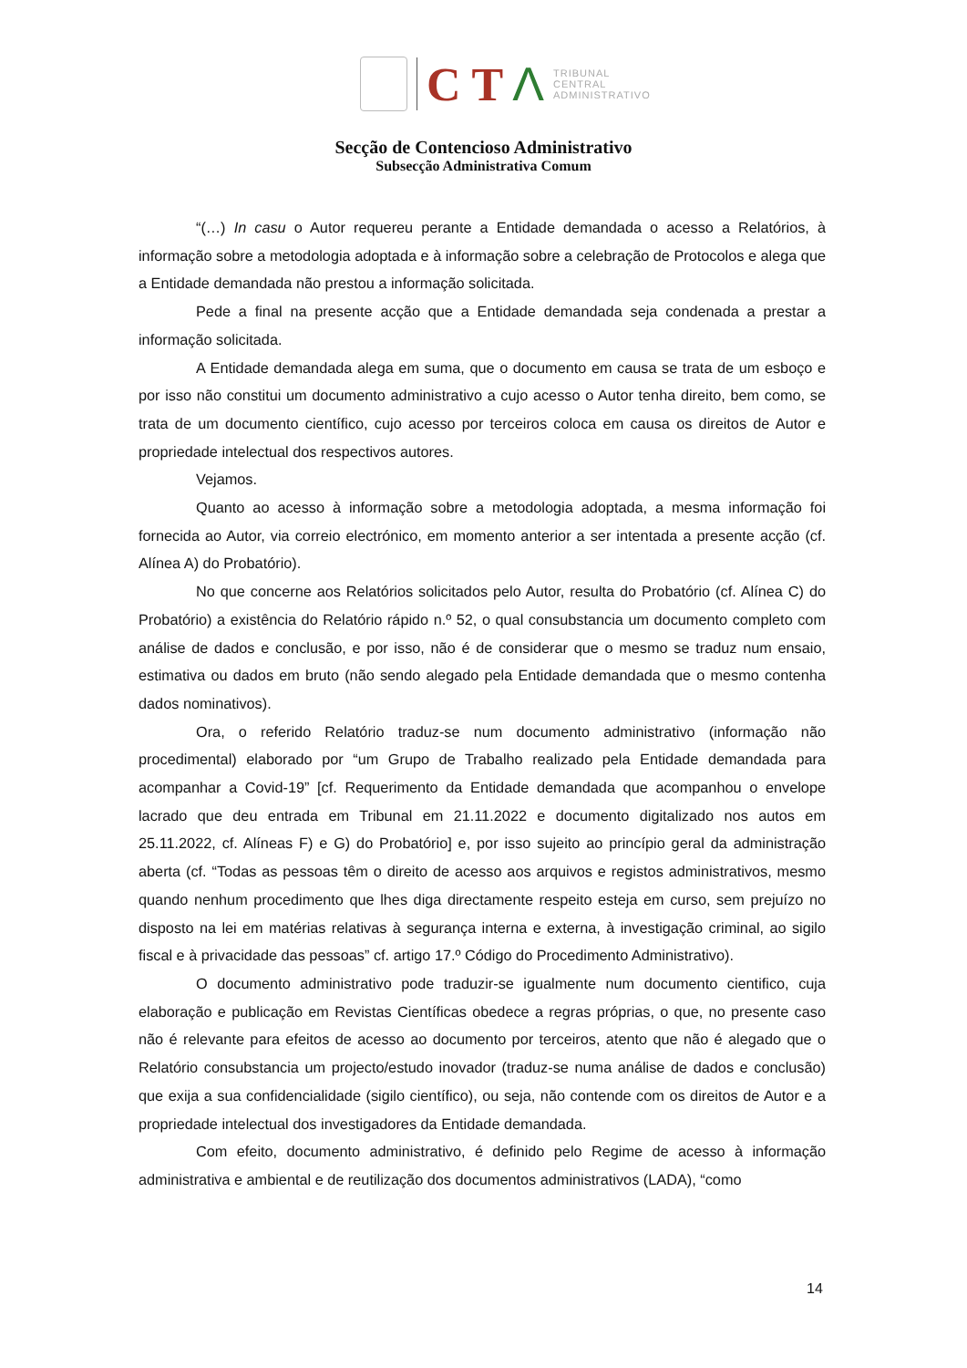C T Λ
TRIBUNAL
CENTRAL
ADMINISTRATIVO
Secção de Contencioso Administrativo
Subsecção Administrativa Comum
“(…) In casu o Autor requereu perante a Entidade demandada o acesso a Relatórios, à informação sobre a metodologia adoptada e à informação sobre a celebração de Protocolos e alega que a Entidade demandada não prestou a informação solicitada.
Pede a final na presente acção que a Entidade demandada seja condenada a prestar a informação solicitada.
A Entidade demandada alega em suma, que o documento em causa se trata de um esboço e por isso não constitui um documento administrativo a cujo acesso o Autor tenha direito, bem como, se trata de um documento científico, cujo acesso por terceiros coloca em causa os direitos de Autor e propriedade intelectual dos respectivos autores.
Vejamos.
Quanto ao acesso à informação sobre a metodologia adoptada, a mesma informação foi fornecida ao Autor, via correio electrónico, em momento anterior a ser intentada a presente acção (cf. Alínea A) do Probatório).
No que concerne aos Relatórios solicitados pelo Autor, resulta do Probatório (cf. Alínea C) do Probatório) a existência do Relatório rápido n.º 52, o qual consubstancia um documento completo com análise de dados e conclusão, e por isso, não é de considerar que o mesmo se traduz num ensaio, estimativa ou dados em bruto (não sendo alegado pela Entidade demandada que o mesmo contenha dados nominativos).
Ora, o referido Relatório traduz-se num documento administrativo (informação não procedimental) elaborado por “um Grupo de Trabalho realizado pela Entidade demandada para acompanhar a Covid-19” [cf. Requerimento da Entidade demandada que acompanhou o envelope lacrado que deu entrada em Tribunal em 21.11.2022 e documento digitalizado nos autos em 25.11.2022, cf. Alíneas F) e G) do Probatório] e, por isso sujeito ao princípio geral da administração aberta (cf. “Todas as pessoas têm o direito de acesso aos arquivos e registos administrativos, mesmo quando nenhum procedimento que lhes diga directamente respeito esteja em curso, sem prejuízo no disposto na lei em matérias relativas à segurança interna e externa, à investigação criminal, ao sigilo fiscal e à privacidade das pessoas” cf. artigo 17.º Código do Procedimento Administrativo).
O documento administrativo pode traduzir-se igualmente num documento cientifico, cuja elaboração e publicação em Revistas Científicas obedece a regras próprias, o que, no presente caso não é relevante para efeitos de acesso ao documento por terceiros, atento que não é alegado que o Relatório consubstancia um projecto/estudo inovador (traduz-se numa análise de dados e conclusão) que exija a sua confidencialidade (sigilo científico), ou seja, não contende com os direitos de Autor e a propriedade intelectual dos investigadores da Entidade demandada.
Com efeito, documento administrativo, é definido pelo Regime de acesso à informação administrativa e ambiental e de reutilização dos documentos administrativos (LADA), “como
14